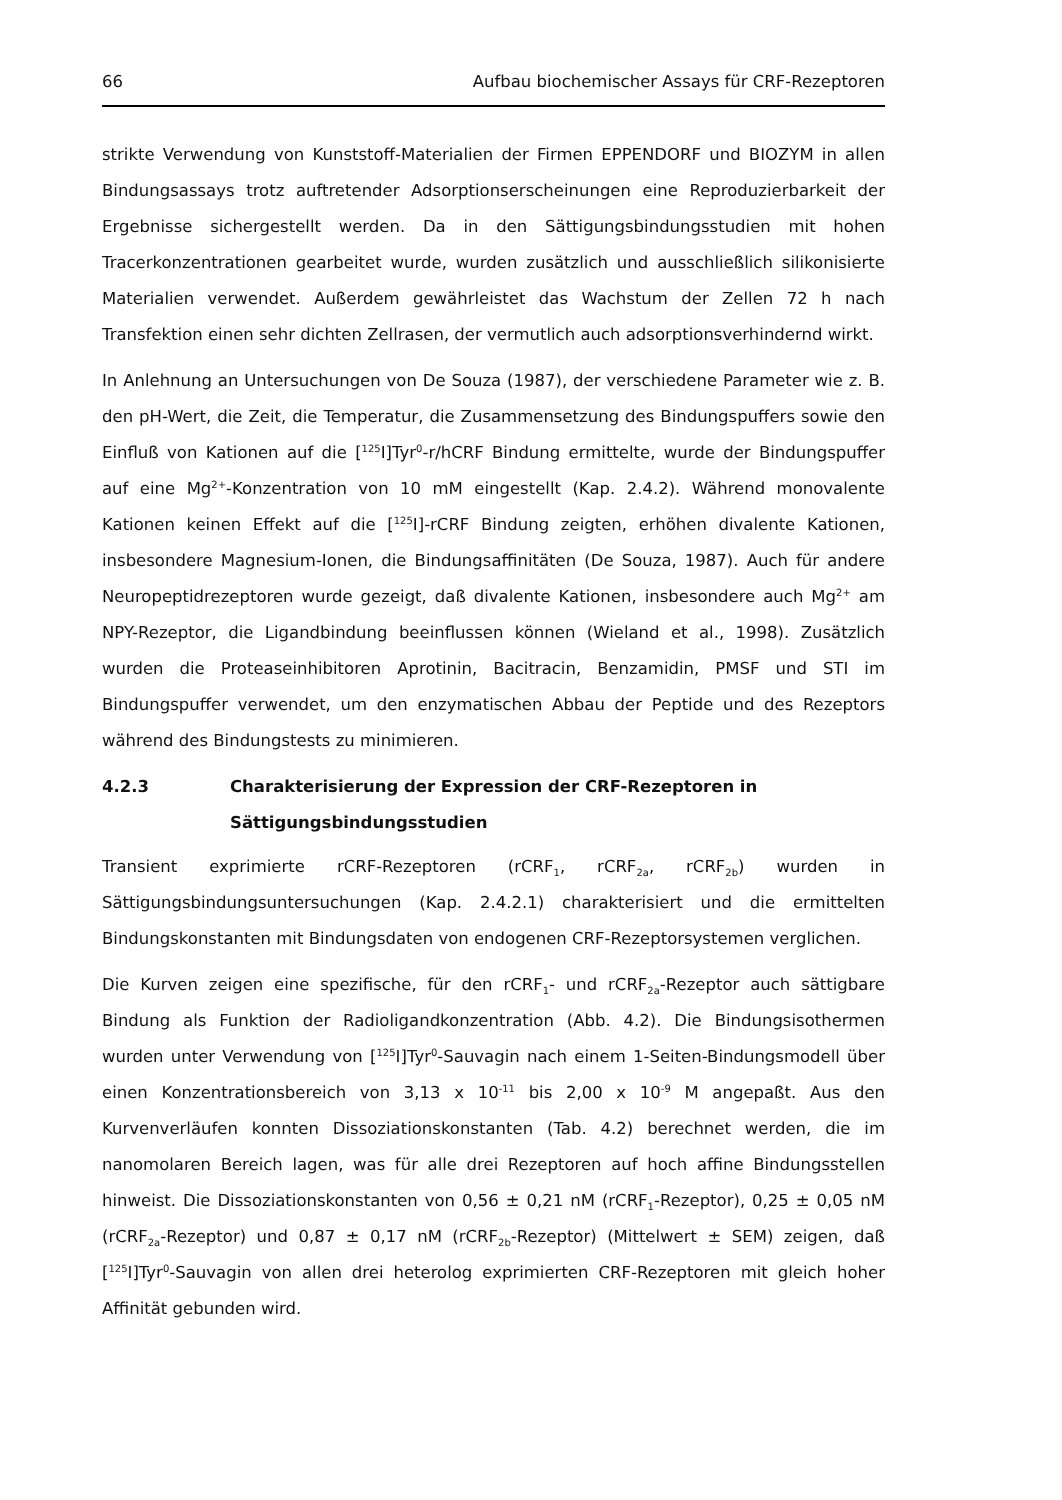66 Aufbau biochemischer Assays für CRF-Rezeptoren
strikte Verwendung von Kunststoff-Materialien der Firmen EPPENDORF und BIOZYM in allen Bindungsassays trotz auftretender Adsorptionserscheinungen eine Reproduzierbarkeit der Ergebnisse sichergestellt werden. Da in den Sättigungsbindungsstudien mit hohen Tracerkonzentrationen gearbeitet wurde, wurden zusätzlich und ausschließlich silikonisierte Materialien verwendet. Außerdem gewährleistet das Wachstum der Zellen 72 h nach Transfektion einen sehr dichten Zellrasen, der vermutlich auch adsorptionsverhindernd wirkt.
In Anlehnung an Untersuchungen von De Souza (1987), der verschiedene Parameter wie z. B. den pH-Wert, die Zeit, die Temperatur, die Zusammensetzung des Bindungspuffers sowie den Einfluß von Kationen auf die [<sup>125</sup>I]Tyr<sup>0</sup>-r/hCRF Bindung ermittelte, wurde der Bindungspuffer auf eine Mg<sup>2+</sup>-Konzentration von 10 mM eingestellt (Kap. 2.4.2). Während monovalente Kationen keinen Effekt auf die [<sup>125</sup>I]-rCRF Bindung zeigten, erhöhen divalente Kationen, insbesondere Magnesium-Ionen, die Bindungsaffinitäten (De Souza, 1987). Auch für andere Neuropeptidrezeptoren wurde gezeigt, daß divalente Kationen, insbesondere auch Mg<sup>2+</sup> am NPY-Rezeptor, die Ligandbindung beeinflussen können (Wieland et al., 1998). Zusätzlich wurden die Proteaseinhibitoren Aprotinin, Bacitracin, Benzamidin, PMSF und STI im Bindungspuffer verwendet, um den enzymatischen Abbau der Peptide und des Rezeptors während des Bindungstests zu minimieren.
4.2.3 Charakterisierung der Expression der CRF-Rezeptoren in Sättigungsbindungsstudien
Transient exprimierte rCRF-Rezeptoren (rCRF<sub>1</sub>, rCRF<sub>2a</sub>, rCRF<sub>2b</sub>) wurden in Sättigungsbindungsuntersuchungen (Kap. 2.4.2.1) charakterisiert und die ermittelten Bindungskonstanten mit Bindungsdaten von endogenen CRF-Rezeptorsystemen verglichen.
Die Kurven zeigen eine spezifische, für den rCRF<sub>1</sub>- und rCRF<sub>2a</sub>-Rezeptor auch sättigbare Bindung als Funktion der Radioligandkonzentration (Abb. 4.2). Die Bindungsisothermen wurden unter Verwendung von [<sup>125</sup>I]Tyr<sup>0</sup>-Sauvagin nach einem 1-Seiten-Bindungsmodell über einen Konzentrationsbereich von 3,13 x 10<sup>-11</sup> bis 2,00 x 10<sup>-9</sup> M angepaßt. Aus den Kurvenverläufen konnten Dissoziationskonstanten (Tab. 4.2) berechnet werden, die im nanomolaren Bereich lagen, was für alle drei Rezeptoren auf hoch affine Bindungsstellen hinweist. Die Dissoziationskonstanten von 0,56 ± 0,21 nM (rCRF<sub>1</sub>-Rezeptor), 0,25 ± 0,05 nM (rCRF<sub>2a</sub>-Rezeptor) und 0,87 ± 0,17 nM (rCRF<sub>2b</sub>-Rezeptor) (Mittelwert ± SEM) zeigen, daß [<sup>125</sup>I]Tyr<sup>0</sup>-Sauvagin von allen drei heterolog exprimierten CRF-Rezeptoren mit gleich hoher Affinität gebunden wird.